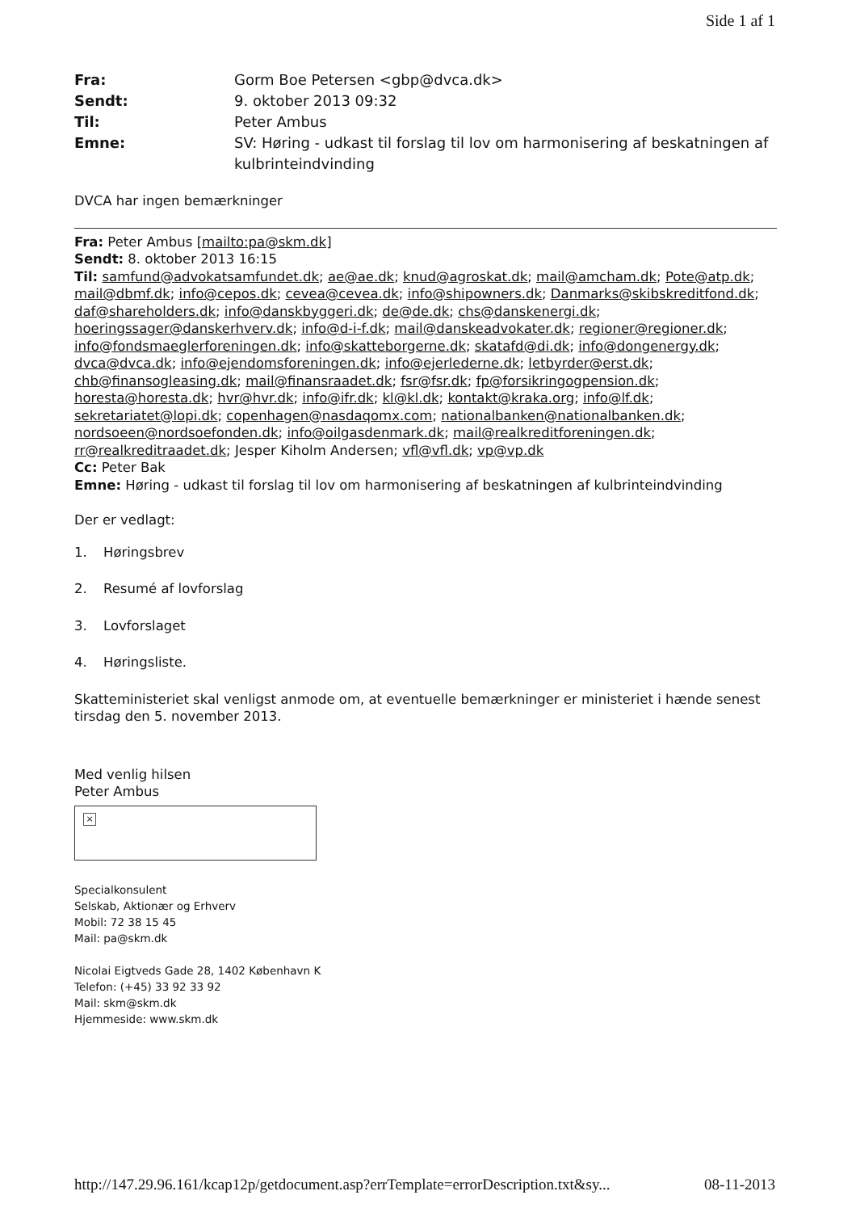Side 1 af 1
Fra: Gorm Boe Petersen <gbp@dvca.dk> Sendt: 9. oktober 2013 09:32 Til: Peter Ambus Emne: SV: Høring - udkast til forslag til lov om harmonisering af beskatningen af kulbrinteindvinding
DVCA har ingen bemærkninger
Fra: Peter Ambus [mailto:pa@skm.dk]
Sendt: 8. oktober 2013 16:15
Til: samfund@advokatsamfundet.dk; ae@ae.dk; knud@agroskat.dk; mail@amcham.dk; Pote@atp.dk; mail@dbmf.dk; info@cepos.dk; cevea@cevea.dk; info@shipowners.dk; Danmarks@skibskreditfond.dk; daf@shareholders.dk; info@danskbyggeri.dk; de@de.dk; chs@danskenergi.dk; hoeringssager@danskerhverv.dk; info@d-i-f.dk; mail@danskeadvokater.dk; regioner@regioner.dk; info@fondsmaeglerforeningen.dk; info@skatteborgerne.dk; skatafd@di.dk; info@dongenergy.dk; dvca@dvca.dk; info@ejendomsforeningen.dk; info@ejerlederne.dk; letbyrder@erst.dk; chb@finansogleasing.dk; mail@finansraadet.dk; fsr@fsr.dk; fp@forsikringogpension.dk; horesta@horesta.dk; hvr@hvr.dk; info@ifr.dk; kl@kl.dk; kontakt@kraka.org; info@lf.dk; sekretariatet@lopi.dk; copenhagen@nasdaqomx.com; nationalbanken@nationalbanken.dk; nordsoeen@nordsoefonden.dk; info@oilgasdenmark.dk; mail@realkreditforeningen.dk; rr@realkreditraadet.dk; Jesper Kiholm Andersen; vfl@vfl.dk; vp@vp.dk
Cc: Peter Bak
Emne: Høring - udkast til forslag til lov om harmonisering af beskatningen af kulbrinteindvinding
Der er vedlagt:
1. Høringsbrev
2. Resumé af lovforslag
3. Lovforslaget
4. Høringsliste.
Skatteministeriet skal venligst anmode om, at eventuelle bemærkninger er ministeriet i hænde senest tirsdag den 5. november 2013.
Med venlig hilsen
Peter Ambus
×
Specialkonsulent
Selskab, Aktionær og Erhverv
Mobil: 72 38 15 45
Mail: pa@skm.dk
Nicolai Eigtveds Gade 28, 1402 København K
Telefon: (+45) 33 92 33 92
Mail: skm@skm.dk
Hjemmeside: www.skm.dk
http://147.29.96.161/kcap12p/getdocument.asp?errTemplate=errorDescription.txt&sy... 08-11-2013